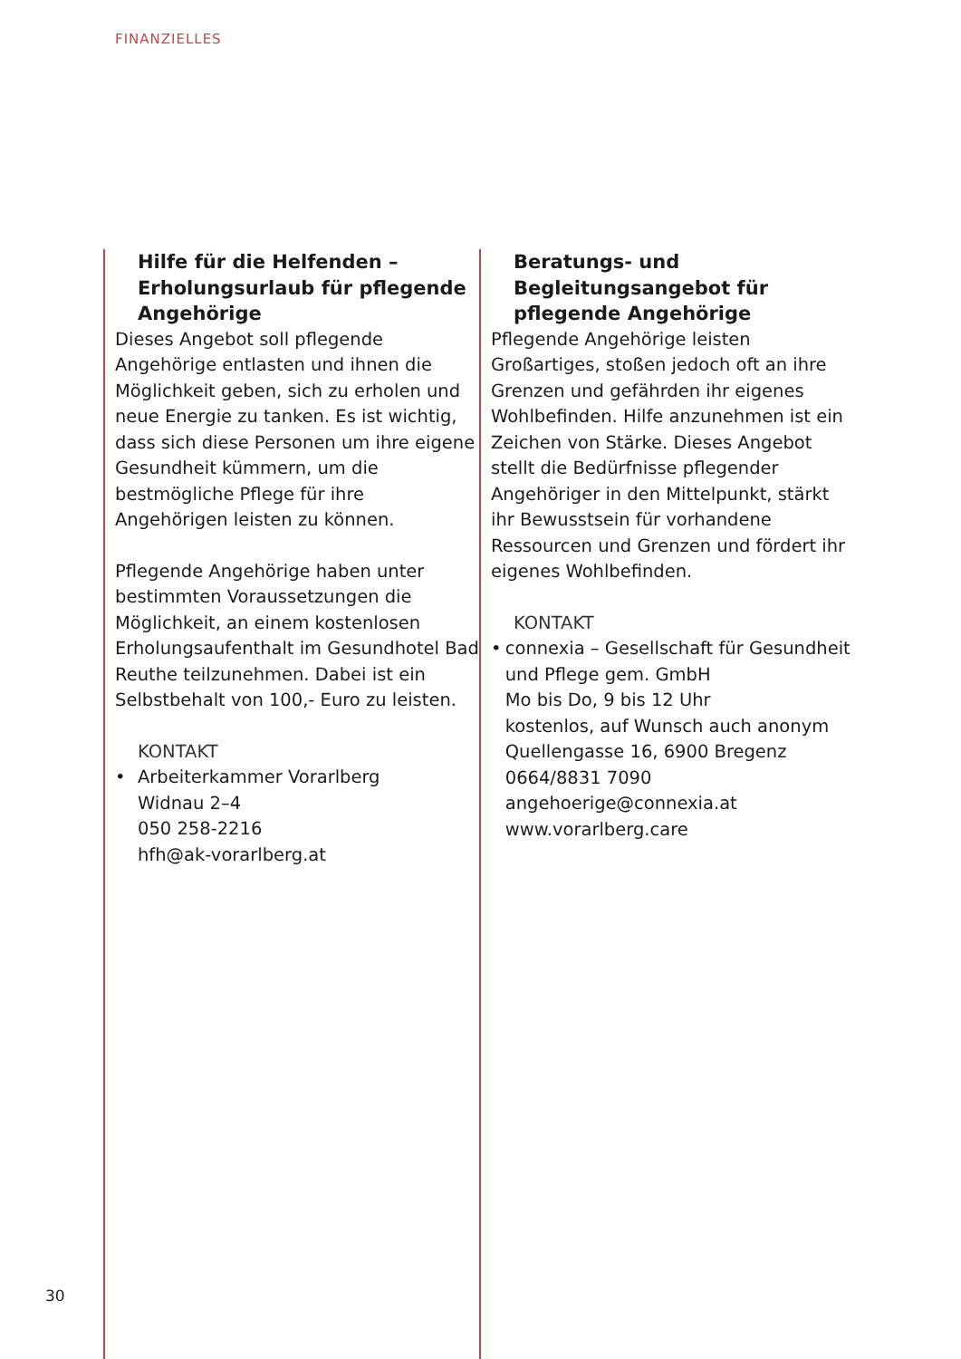FINANZIELLES
Hilfe für die Helfenden – Erholungsurlaub für pflegende Angehörige
Dieses Angebot soll pflegende Angehörige entlasten und ihnen die Möglichkeit geben, sich zu erholen und neue Energie zu tanken. Es ist wichtig, dass sich diese Personen um ihre eigene Gesundheit kümmern, um die bestmögliche Pflege für ihre Angehörigen leisten zu können.
Pflegende Angehörige haben unter bestimmten Voraussetzungen die Möglichkeit, an einem kostenlosen Erholungsaufenthalt im Gesundhotel Bad Reuthe teilzunehmen. Dabei ist ein Selbstbehalt von 100,- Euro zu leisten.
KONTAKT
• Arbeiterkammer Vorarlberg
Widnau 2–4
050 258-2216
hfh@ak-vorarlberg.at
Beratungs- und Begleitungsangebot für pflegende Angehörige
Pflegende Angehörige leisten Großartiges, stoßen jedoch oft an ihre Grenzen und gefährden ihr eigenes Wohlbefinden. Hilfe anzunehmen ist ein Zeichen von Stärke. Dieses Angebot stellt die Bedürfnisse pflegender Angehöriger in den Mittelpunkt, stärkt ihr Bewusstsein für vorhandene Ressourcen und Grenzen und fördert ihr eigenes Wohlbefinden.
KONTAKT
• connexia – Gesellschaft für Gesundheit und Pflege gem. GmbH
Mo bis Do, 9 bis 12 Uhr
kostenlos, auf Wunsch auch anonym
Quellengasse 16, 6900 Bregenz
0664/8831 7090
angehoerige@connexia.at
www.vorarlberg.care
30